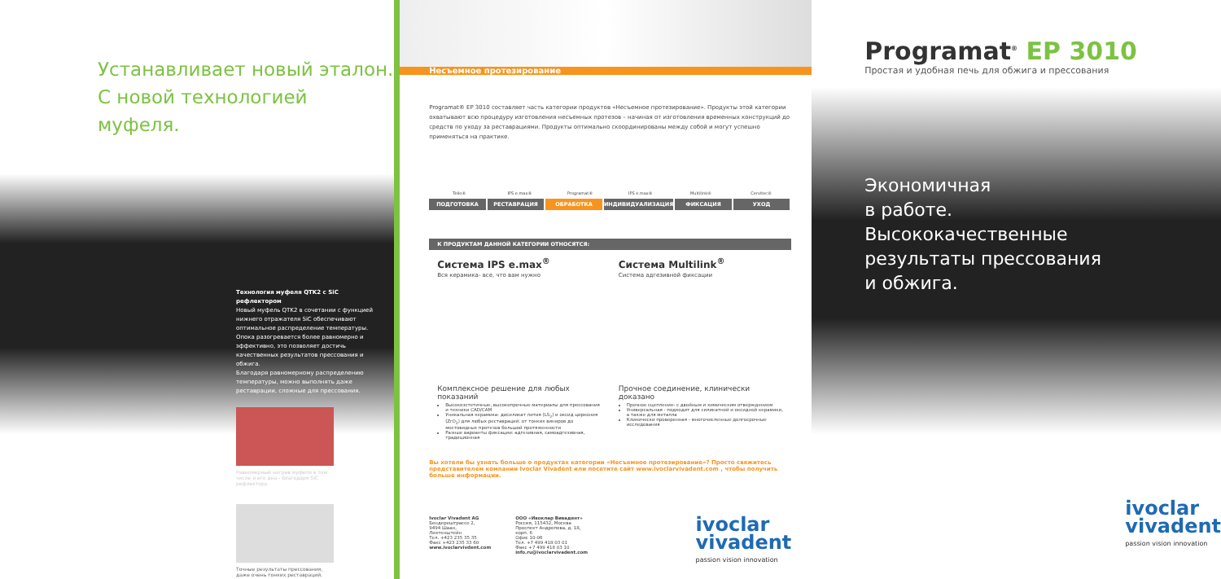Устанавливает новый эталон.
С новой технологией муфеля.
Технология муфеля QTK2 с SiC рефлектором
Новый муфель QTK2 в сочетании с функцией нижнего отражателя SiC обеспечивают оптимальное распределение температуры. Опока разогревается более равномерно и эффективно, это позволяет достичь качественных результатов прессования и обжига.
Благодаря равномерному распределению температуры, можно выполнять даже реставрации, сложные для прессования.
Равномерный нагрев муфеля в том числе и его дна - благодаря SiC рефлектору.
Точные результаты прессования, даже очень тонких реставраций.
Несъемное протезирование
Programat® EP 3010 составляет часть категории продуктов «Несъемное протезирование». Продукты этой категории охватывают всю процедуру изготовления несъемных протезов – начиная от изготовления временных конструкций до средств по уходу за реставрациями. Продукты оптимально скоординированы между собой и могут успешно применяться на практике.
Telio® IPS e.max® Programat® IPS e.max® Multilink® Cervitec®
ПОДГОТОВКА РЕСТАВРАЦИЯ ОБРАБОТКА ИНДИВИДУАЛИЗАЦИЯ ФИКСАЦИЯ УХОД
К ПРОДУКТАМ ДАННОЙ КАТЕГОРИИ ОТНОСЯТСЯ:
Система IPS e.max<sup>®</sup>
Вся керамика- все, что вам нужно
Комплексное решение для любых показаний
Высокоэстетичные, высокопрочные материалы для прессования и техники CAD/CAM
Уникальная керамика- дисиликат лития (LS<sub>2</sub>) и оксид циркония (ZrO<sub>2</sub>) для любых реставраций: от тонких виниров до мостовидных протезов большой протяженности
Разные варианты фиксации: адгезивная, самоадгезивная, традиционная
Система Multilink<sup>®</sup>
Система адгезивной фиксации
Прочное соединение, клинически доказано
Прочное сцепление- с двойным и химическим отверждением
Универсальная - подходит для силикатной и оксидной керамики, а также для металла
Клинически проверенная - многочисленные долгосрочные исследования
Вы хотели бы узнать больше о продуктах категории «Несъемное протезирование»? Просто свяжитесь представителем компании Ivoclar Vivadent или посетите сайт www.ivoclarvivadent.com , чтобы получить больше информации.
Ivoclar Vivadent AG
Бендерештрассе 2,
9494 Шаан,
Лихтенштейн
Тел. +423 235 35 35
Факс +423 235 33 60
www.ivoclarvivdent.com
ООО «Ивоклар Вивадент»
Россия, 115432, Москва
Проспект Андропова, д. 18,
корп. 6
Офис 10-06
Тел. +7 499 418 03 01
Факс +7 499 418 03 10
info.ru@ivoclarvivadent.com
ivoclar
vivadent
passion vision innovation
Programat<sup>®</sup> EP 3010
Простая и удобная печь для обжига и прессования
Экономичная
в работе.
Высококачественные
результаты прессования
и обжига.
ivoclar
vivadent
passion vision innovation